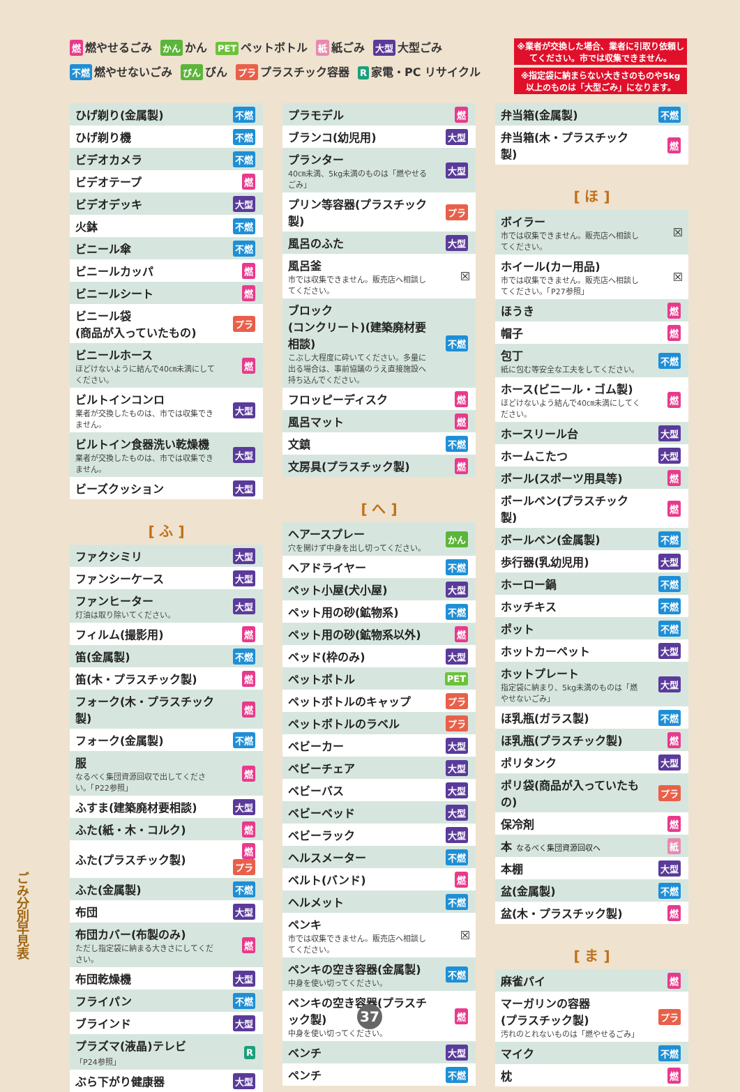燃燃やせるごみ かん かん PET ペットボトル 紙 紙ごみ 大型 大型ごみ
不燃 燃やせないごみ びん びん プラ プラスチック容器 R 家電・PC リサイクル
※業者が交換した場合、業者に引取り依頼してください。市では収集できません。
※指定袋に納まらない大きさのものや5kg以上のものは「大型ごみ」になります。
| ひげ剃り(金属製) | 不燃 |
| ひげ剃り機 | 不燃 |
| ビデオカメラ | 不燃 |
| ビデオテープ | 燃 |
| ビデオデッキ | 大型 |
| 火鉢 | 不燃 |
| ビニール傘 | 不燃 |
| ビニールカッパ | 燃 |
| ビニールシート | 燃 |
| ビニール袋 (商品が入っていたもの) | プラ |
| ビニールホース ほどけないように結んで40㎝未満にしてください。 | 燃 |
| ビルトインコンロ 業者が交換したものは、市では収集できません。 | 大型 |
| ビルトイン食器洗い乾燥機 業者が交換したものは、市では収集できません。 | 大型 |
| ビーズクッション | 大型 |
[ ふ ]
| ファクシミリ | 大型 |
| ファンシーケース | 大型 |
| ファンヒーター 灯油は取り除いてください。 | 大型 |
| フィルム(撮影用) | 燃 |
| 笛(金属製) | 不燃 |
| 笛(木・プラスチック製) | 燃 |
| フォーク(木・プラスチック製) | 燃 |
| フォーク(金属製) | 不燃 |
| 服 なるべく集団資源回収で出してください。「P22参照」 | 燃 |
| ふすま(建築廃材要相談) | 大型 |
| ふた(紙・木・コルク) | 燃 |
| ふた(プラスチック製) | 燃 プラ |
| ふた(金属製) | 不燃 |
| 布団 | 大型 |
| 布団カバー(布製のみ) ただし指定袋に納まる大きさにしてください。 | 燃 |
| 布団乾燥機 | 大型 |
| フライパン | 不燃 |
| ブラインド | 大型 |
| プラズマ(液晶)テレビ 「P24参照」 | R |
| ぶら下がり健康器 | 大型 |
| プラモデル | 燃 |
| ブランコ(幼児用) | 大型 |
| プランター 40㎝未満、5kg未満のものは「燃やせるごみ」 | 大型 |
| プリン等容器(プラスチック製) | プラ |
| 風呂のふた | 大型 |
| 風呂釜 市では収集できません。販売店へ相談してください。 | ☒ |
| ブロック (コンクリート)(建築廃材要相談) こぶし大程度に砕いてください。多量に出る場合は、事前協議のうえ直接施設へ持ち込んでください。 | 不燃 |
| フロッピーディスク | 燃 |
| 風呂マット | 燃 |
| 文鎮 | 不燃 |
| 文房具(プラスチック製) | 燃 |
[ へ ]
| ヘアースプレー 穴を開けず中身を出し切ってください。 | かん |
| ヘアドライヤー | 不燃 |
| ペット小屋(犬小屋) | 大型 |
| ペット用の砂(鉱物系) | 不燃 |
| ペット用の砂(鉱物系以外) | 燃 |
| ベッド(枠のみ) | 大型 |
| ペットボトル | PET |
| ペットボトルのキャップ | プラ |
| ペットボトルのラベル | プラ |
| ベビーカー | 大型 |
| ベビーチェア | 大型 |
| ベビーバス | 大型 |
| ベビーベッド | 大型 |
| ベビーラック | 大型 |
| ヘルスメーター | 不燃 |
| ベルト(バンド) | 燃 |
| ヘルメット | 不燃 |
| ペンキ 市では収集できません。販売店へ相談してください。 | ☒ |
| ペンキの空き容器(金属製) 中身を使い切ってください。 | 不燃 |
| ペンキの空き容器(プラスチック製) 中身を使い切ってください。 | 燃 |
| ベンチ | 大型 |
| ペンチ | 不燃 |
| 弁当箱(金属製) | 不燃 |
| 弁当箱(木・プラスチック製) | 燃 |
[ ほ ]
| ボイラー 市では収集できません。販売店へ相談してください。 | ☒ |
| ホイール(カー用品) 市では収集できません。販売店へ相談してください。「P27参照」 | ☒ |
| ほうき | 燃 |
| 帽子 | 燃 |
| 包丁 紙に包む等安全な工夫をしてください。 | 不燃 |
| ホース(ビニール・ゴム製) ほどけないよう結んで40㎝未満にしてください。 | 燃 |
| ホースリール台 | 大型 |
| ホームこたつ | 大型 |
| ボール(スポーツ用具等) | 燃 |
| ボールペン(プラスチック製) | 燃 |
| ボールペン(金属製) | 不燃 |
| 歩行器(乳幼児用) | 大型 |
| ホーロー鍋 | 不燃 |
| ホッチキス | 不燃 |
| ポット | 不燃 |
| ホットカーペット | 大型 |
| ホットプレート 指定袋に納まり、5kg未満のものは「燃やせないごみ」 | 大型 |
| ほ乳瓶(ガラス製) | 不燃 |
| ほ乳瓶(プラスチック製) | 燃 |
| ポリタンク | 大型 |
| ポリ袋(商品が入っていたもの) | プラ |
| 保冷剤 | 燃 |
| 本 なるべく集団資源回収へ | 紙 |
| 本棚 | 大型 |
| 盆(金属製) | 不燃 |
| 盆(木・プラスチック製) | 燃 |
[ ま ]
| 麻雀パイ | 燃 |
| マーガリンの容器 (プラスチック製) 汚れのとれないものは「燃やせるごみ」 | プラ |
| マイク | 不燃 |
| 枕 | 燃 |
ごみ分別早見表
37